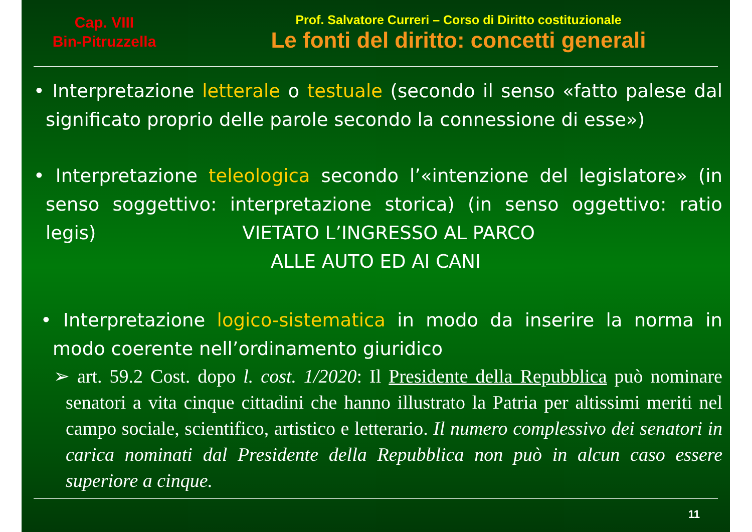Cap. VIII
Bin-Pitruzzella
Prof. Salvatore Curreri – Corso di Diritto costituzionale
Le fonti del diritto: concetti generali
• Interpretazione letterale o testuale (secondo il senso «fatto palese dal significato proprio delle parole secondo la connessione di esse»)
• Interpretazione teleologica secondo l’«intenzione del legislatore» (in senso soggettivo: interpretazione storica) (in senso oggettivo: ratio legis) VIETATO L’INGRESSO AL PARCO
ALLE AUTO ED AI CANI
• Interpretazione logico-sistematica in modo da inserire la norma in modo coerente nell’ordinamento giuridico
➢ art. 59.2 Cost. dopo l. cost. 1/2020: Il Presidente della Repubblica può nominare senatori a vita cinque cittadini che hanno illustrato la Patria per altissimi meriti nel campo sociale, scientifico, artistico e letterario. Il numero complessivo dei senatori in carica nominati dal Presidente della Repubblica non può in alcun caso essere superiore a cinque.
11